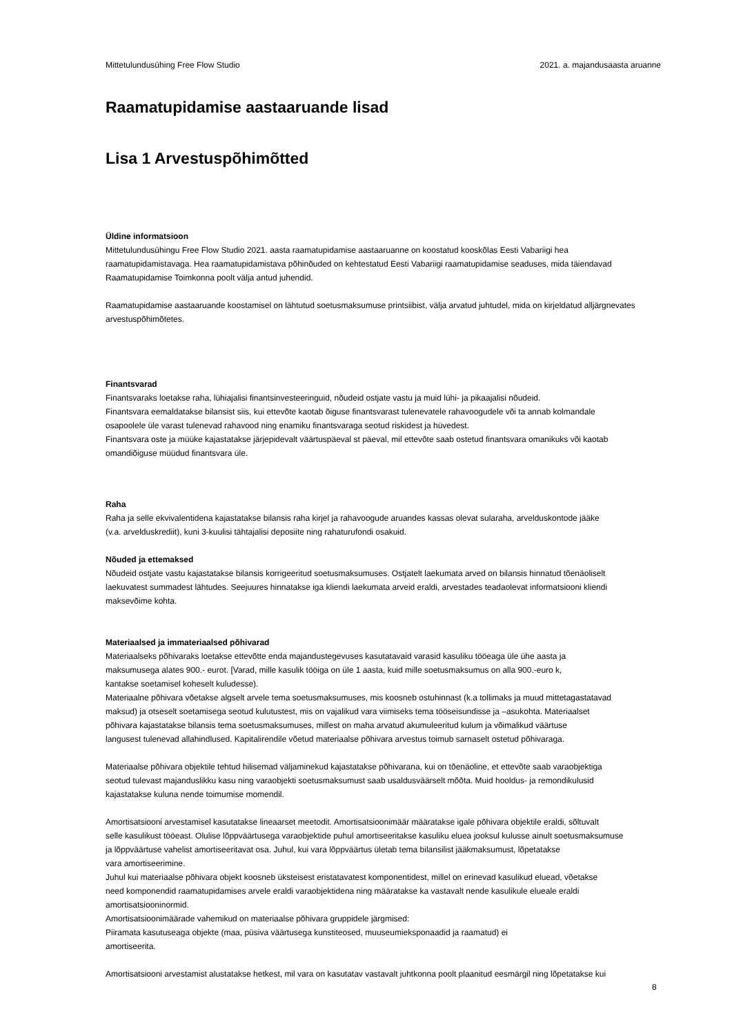Mittetulundusühing Free Flow Studio 2021. a. majandusaasta aruanne
Raamatupidamise aastaaruande lisad
Lisa 1 Arvestuspõhimõtted
Üldine informatsioon
Mittetulundusühingu Free Flow Studio 2021. aasta raamatupidamise aastaaruanne on koostatud kooskõlas Eesti Vabariigi hea
raamatupidamistavaga. Hea raamatupidamistava põhinõuded on kehtestatud Eesti Vabariigi raamatupidamise seaduses, mida täiendavad
Raamatupidamise Toimkonna poolt välja antud juhendid.
Raamatupidamise aastaaruande koostamisel on lähtutud soetusmaksumuse printsiibist, välja arvatud juhtudel, mida on kirjeldatud alljärgnevates
arvestuspõhimõtetes.
Finantsvarad
Finantsvaraks loetakse raha, lühiajalisi finantsinvesteeringuid, nõudeid ostjate vastu ja muid lühi- ja pikaajalisi nõudeid.
Finantsvara eemaldatakse bilansist siis, kui ettevõte kaotab õiguse finantsvarast tulenevatele rahavoogudele või ta annab kolmandale
osapoolele üle varast tulenevad rahavood ning enamiku finantsvaraga seotud riskidest ja hüvedest.
Finantsvara oste ja müüke kajastatakse järjepidevalt väärtuspäeval st päeval, mil ettevõte saab ostetud finantsvara omanikuks või kaotab
omandiõiguse müüdud finantsvara üle.
Raha
Raha ja selle ekvivalentidena kajastatakse bilansis raha kirjel ja rahavoogude aruandes kassas olevat sularaha, arvelduskontode jääke
(v.a. arvelduskrediit), kuni 3-kuulisi tähtajalisi deposiite ning rahaturufondi osakuid.
Nõuded ja ettemaksed
Nõudeid ostjate vastu kajastatakse bilansis korrigeeritud soetusmaksumuses. Ostjatelt laekumata arved on bilansis hinnatud tõenäoliselt
laekuvatest summadest lähtudes. Seejuures hinnatakse iga kliendi laekumata arveid eraldi, arvestades teadaolevat informatsiooni kliendi
maksevõime kohta.
Materiaalsed ja immateriaalsed põhivarad
Materiaalseks põhivaraks loetakse ettevõtte enda majandustegevuses kasutatavaid varasid kasuliku tööeaga üle ühe aasta ja
maksumusega alates 900.- eurot. [Varad, mille kasulik tööiga on üle 1 aasta, kuid mille soetusmaksumus on alla 900.-euro k,
kantakse soetamisel koheselt kuludesse).
Materiaalne põhivara võetakse algselt arvele tema soetusmaksumuses, mis koosneb ostuhinnast (k.a tollimaks ja muud mittetagastatavad
maksud) ja otseselt soetamisega seotud kulutustest, mis on vajalikud vara viimiseks tema tööseisundisse ja –asukohta. Materiaalset
põhivara kajastatakse bilansis tema soetusmaksumuses, millest on maha arvatud akumuleeritud kulum ja võimalikud väärtuse
langusest tulenevad allahindlused. Kapitalirendile võetud materiaalse põhivara arvestus toimub sarnaselt ostetud põhivaraga.
Materiaalse põhivara objektile tehtud hilisemad väljaminekud kajastatakse põhivarana, kui on tõenäoline, et ettevõte saab varaobjektiga
seotud tulevast majanduslikku kasu ning varaobjekti soetusmaksumust saab usaldusväärselt mõõta. Muid hooldus- ja remondikulusid
kajastatakse kuluna nende toimumise momendil.
Amortisatsiooni arvestamisel kasutatakse lineaarset meetodit. Amortisatsioonimäär määratakse igale põhivara objektile eraldi, sõltuvalt
selle kasulikust tööeast. Olulise lõppväärtusega varaobjektide puhul amortiseeritakse kasuliku eluea jooksul kulusse ainult soetusmaksumuse
ja lõppväärtuse vahelist amortiseeritavat osa. Juhul, kui vara lõppväärtus ületab tema bilansilist jääkmaksumust, lõpetatakse
vara amortiseerimine.
Juhul kui materiaalse põhivara objekt koosneb üksteisest eristatavatest komponentidest, millel on erinevad kasulikud eluead, võetakse
need komponendid raamatupidamises arvele eraldi varaobjektidena ning määratakse ka vastavalt nende kasulikule elueale eraldi
amortisatsiooninormid.
Amortisatsioonimäärade vahemikud on materiaalse põhivara gruppidele järgmised:
Piiramata kasutuseaga objekte (maa, püsiva väärtusega kunstiteosed, muuseumieksponaadid ja raamatud) ei
amortiseerita.
Amortisatsiooni arvestamist alustatakse hetkest, mil vara on kasutatav vastavalt juhtkonna poolt plaanitud eesmärgil ning lõpetatakse kui
8